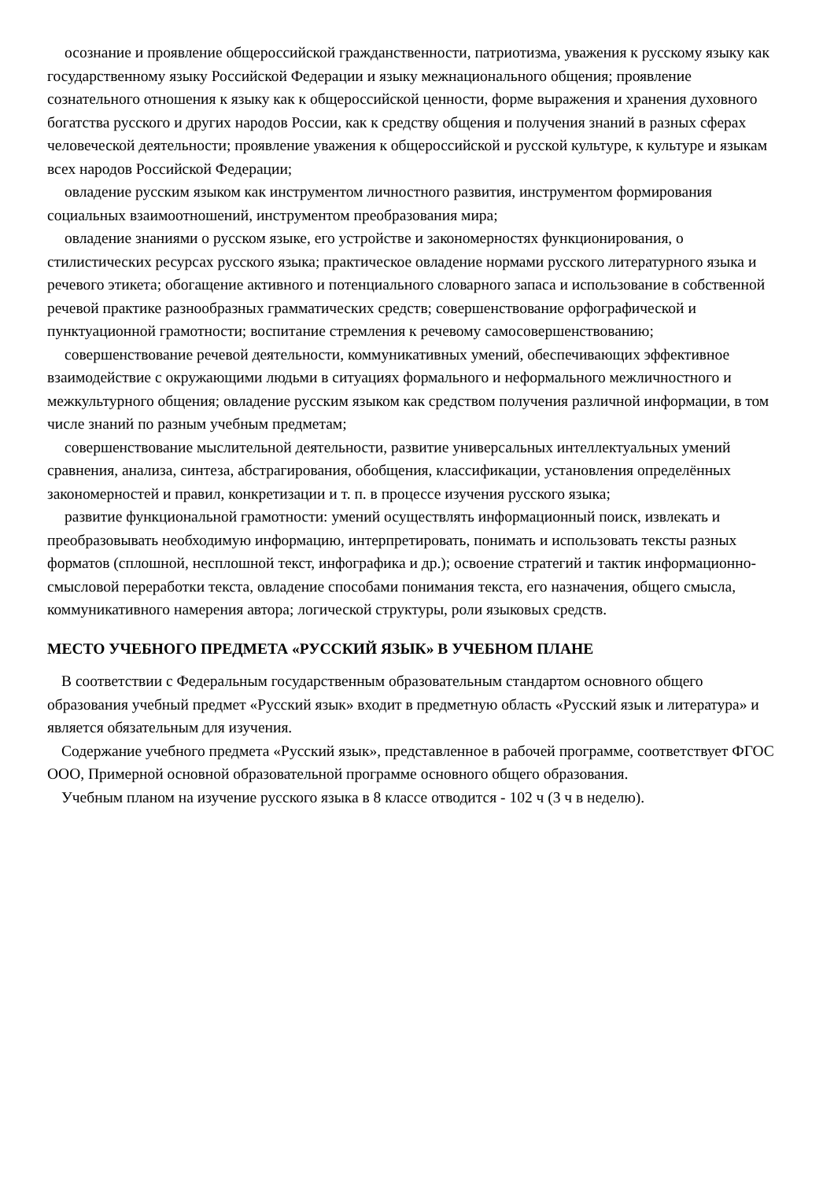осознание и проявление общероссийской гражданственности, патриотизма, уважения к русскому языку как государственному языку Российской Федерации и языку межнационального общения; проявление сознательного отношения к языку как к общероссийской ценности, форме выражения и хранения духовного богатства русского и других народов России, как к средству общения и получения знаний в разных сферах человеческой деятельности; проявление уважения к общероссийской и русской культуре, к культуре и языкам всех народов Российской Федерации;
овладение русским языком как инструментом личностного развития, инструментом формирования социальных взаимоотношений, инструментом преобразования мира;
овладение знаниями о русском языке, его устройстве и закономерностях функционирования, о стилистических ресурсах русского языка; практическое овладение нормами русского литературного языка и речевого этикета; обогащение активного и потенциального словарного запаса и использование в собственной речевой практике разнообразных грамматических средств; совершенствование орфографической и пунктуационной грамотности; воспитание стремления к речевому самосовершенствованию;
совершенствование речевой деятельности, коммуникативных умений, обеспечивающих эффективное взаимодействие с окружающими людьми в ситуациях формального и неформального межличностного и межкультурного общения; овладение русским языком как средством получения различной информации, в том числе знаний по разным учебным предметам;
совершенствование мыслительной деятельности, развитие универсальных интеллектуальных умений сравнения, анализа, синтеза, абстрагирования, обобщения, классификации, установления определённых закономерностей и правил, конкретизации и т. п. в процессе изучения русского языка;
развитие функциональной грамотности: умений осуществлять информационный поиск, извлекать и преобразовывать необходимую информацию, интерпретировать, понимать и использовать тексты разных форматов (сплошной, несплошной текст, инфографика и др.); освоение стратегий и тактик информационно-смысловой переработки текста, овладение способами понимания текста, его назначения, общего смысла, коммуникативного намерения автора; логической структуры, роли языковых средств.
МЕСТО УЧЕБНОГО ПРЕДМЕТА «РУССКИЙ ЯЗЫК» В УЧЕБНОМ ПЛАНЕ
В соответствии с Федеральным государственным образовательным стандартом основного общего образования учебный предмет «Русский язык» входит в предметную область «Русский язык и литература» и является обязательным для изучения.
Содержание учебного предмета «Русский язык», представленное в рабочей программе, соответствует ФГОС ООО, Примерной основной образовательной программе основного общего образования.
Учебным планом на изучение русского языка в 8 классе отводится - 102 ч (3 ч в неделю).